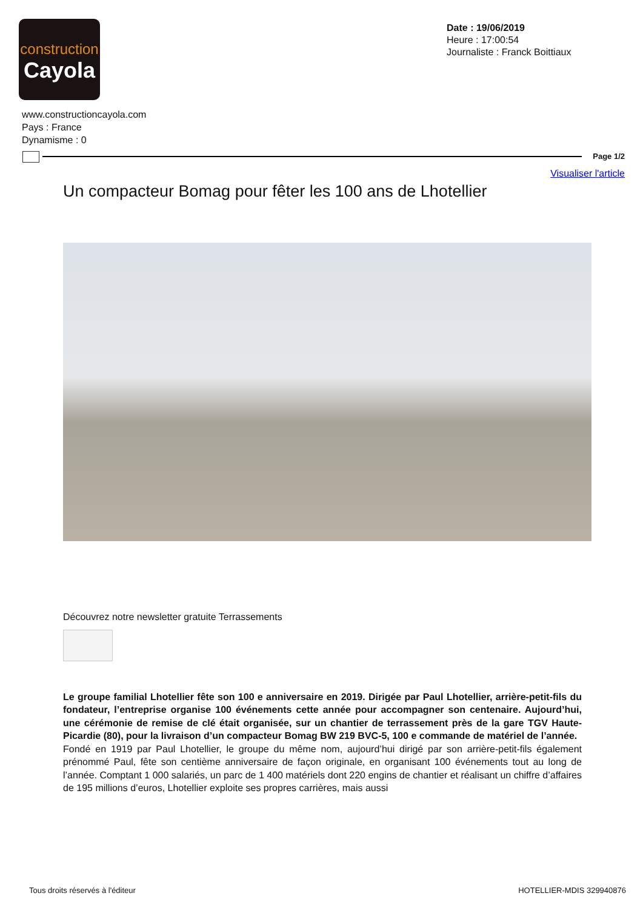construction
Cayola
Date : 19/06/2019
Heure : 17:00:54
Journaliste : Franck Boittiaux
www.constructioncayola.com
Pays : France
Dynamisme : 0
Page 1/2
Visualiser l'article
Un compacteur Bomag pour fêter les 100 ans de Lhotellier
Découvrez notre newsletter gratuite Terrassements
Le groupe familial Lhotellier fête son 100 e anniversaire en 2019. Dirigée par Paul Lhotellier, arrière-petit-fils du fondateur, l’entreprise organise 100 événements cette année pour accompagner son centenaire. Aujourd’hui, une cérémonie de remise de clé était organisée, sur un chantier de terrassement près de la gare TGV Haute-Picardie (80), pour la livraison d’un compacteur Bomag BW 219 BVC-5, 100 e commande de matériel de l’année.
Fondé en 1919 par Paul Lhotellier, le groupe du même nom, aujourd’hui dirigé par son arrière-petit-fils également prénommé Paul, fête son centième anniversaire de façon originale, en organisant 100 événements tout au long de l’année. Comptant 1 000 salariés, un parc de 1 400 matériels dont 220 engins de chantier et réalisant un chiffre d’affaires de 195 millions d’euros, Lhotellier exploite ses propres carrières, mais aussi
Tous droits réservés à l'éditeur
HOTELLIER-MDIS 329940876